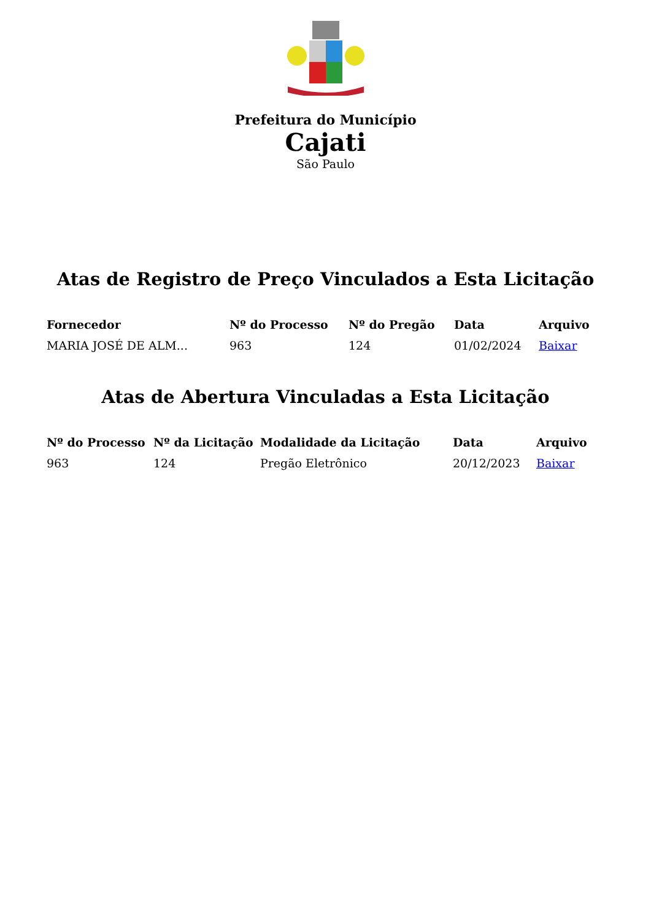Prefeitura do Município
Cajati
São Paulo
Atas de Registro de Preço Vinculados a Esta Licitação
| Fornecedor | Nº do Processo | Nº do Pregão | Data | Arquivo |
| --- | --- | --- | --- | --- |
| MARIA JOSÉ DE ALM... | 963 | 124 | 01/02/2024 | Baixar |
Atas de Abertura Vinculadas a Esta Licitação
| Nº do Processo | Nº da Licitação | Modalidade da Licitação | Data | Arquivo |
| --- | --- | --- | --- | --- |
| 963 | 124 | Pregão Eletrônico | 20/12/2023 | Baixar |